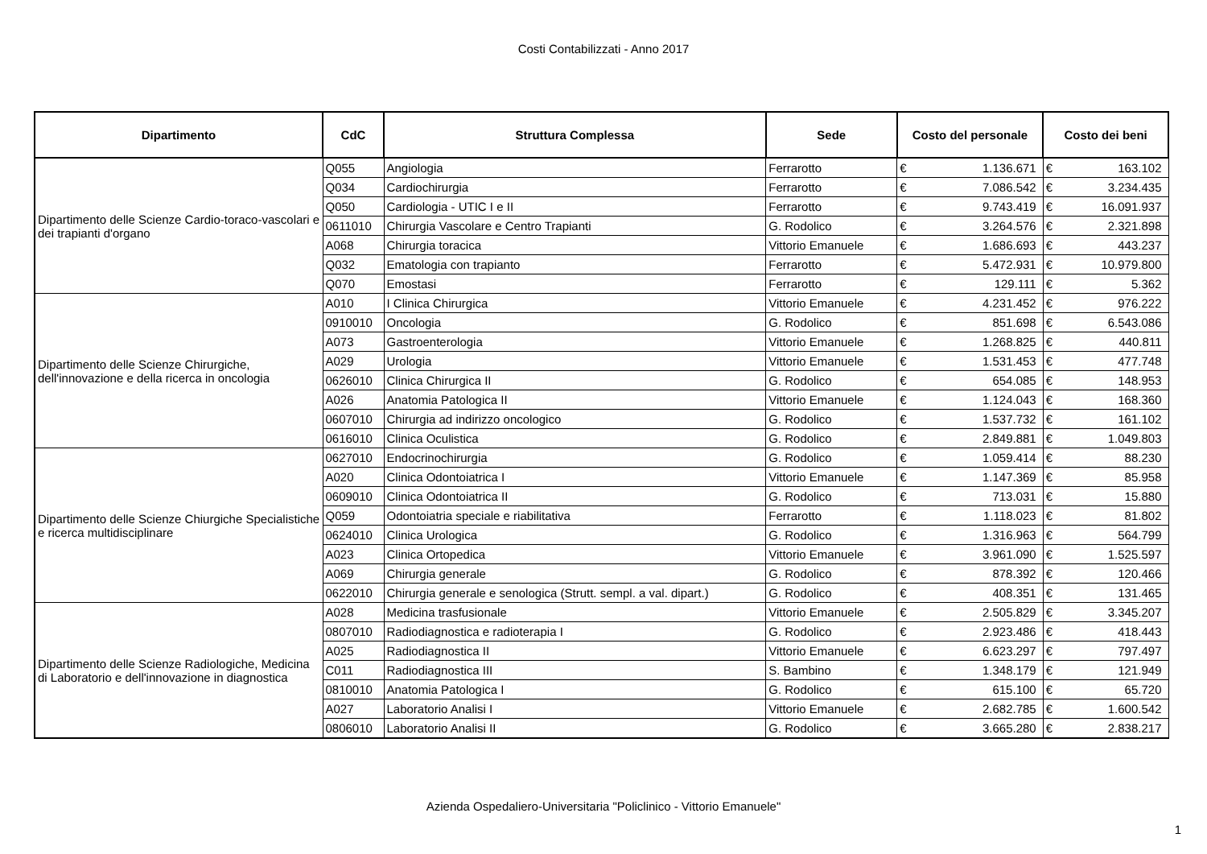Costi Contabilizzati - Anno 2017
| Dipartimento | CdC | Struttura Complessa | Sede | Costo del personale | | Costo dei beni | |
| --- | --- | --- | --- | --- | --- | --- | --- |
| Dipartimento delle Scienze Cardio-toraco-vascolari e dei trapianti d'organo | Q055 | Angiologia | Ferrarotto | € | 1.136.671 | € | 163.102 |
| | Q034 | Cardiochirurgia | Ferrarotto | € | 7.086.542 | € | 3.234.435 |
| | Q050 | Cardiologia - UTIC I e II | Ferrarotto | € | 9.743.419 | € | 16.091.937 |
| | 0611010 | Chirurgia Vascolare e Centro Trapianti | G. Rodolico | € | 3.264.576 | € | 2.321.898 |
| | A068 | Chirurgia toracica | Vittorio Emanuele | € | 1.686.693 | € | 443.237 |
| | Q032 | Ematologia con trapianto | Ferrarotto | € | 5.472.931 | € | 10.979.800 |
| | Q070 | Emostasi | Ferrarotto | € | 129.111 | € | 5.362 |
| Dipartimento delle Scienze Chirurgiche, dell'innovazione e della ricerca in oncologia | A010 | I Clinica Chirurgica | Vittorio Emanuele | € | 4.231.452 | € | 976.222 |
| | 0910010 | Oncologia | G. Rodolico | € | 851.698 | € | 6.543.086 |
| | A073 | Gastroenterologia | Vittorio Emanuele | € | 1.268.825 | € | 440.811 |
| | A029 | Urologia | Vittorio Emanuele | € | 1.531.453 | € | 477.748 |
| | 0626010 | Clinica Chirurgica II | G. Rodolico | € | 654.085 | € | 148.953 |
| | A026 | Anatomia Patologica II | Vittorio Emanuele | € | 1.124.043 | € | 168.360 |
| | 0607010 | Chirurgia ad indirizzo oncologico | G. Rodolico | € | 1.537.732 | € | 161.102 |
| | 0616010 | Clinica Oculistica | G. Rodolico | € | 2.849.881 | € | 1.049.803 |
| Dipartimento delle Scienze Chiurgiche Specialistiche e ricerca multidisciplinare | 0627010 | Endocrinochirurgia | G. Rodolico | € | 1.059.414 | € | 88.230 |
| | A020 | Clinica Odontoiatrica I | Vittorio Emanuele | € | 1.147.369 | € | 85.958 |
| | 0609010 | Clinica Odontoiatrica II | G. Rodolico | € | 713.031 | € | 15.880 |
| | Q059 | Odontoiatria speciale e riabilitativa | Ferrarotto | € | 1.118.023 | € | 81.802 |
| | 0624010 | Clinica Urologica | G. Rodolico | € | 1.316.963 | € | 564.799 |
| | A023 | Clinica Ortopedica | Vittorio Emanuele | € | 3.961.090 | € | 1.525.597 |
| | A069 | Chirurgia generale | G. Rodolico | € | 878.392 | € | 120.466 |
| | 0622010 | Chirurgia generale e senologica (Strutt. sempl. a val. dipart.) | G. Rodolico | € | 408.351 | € | 131.465 |
| Dipartimento delle Scienze Radiologiche, Medicina di Laboratorio e dell'innovazione in diagnostica | A028 | Medicina trasfusionale | Vittorio Emanuele | € | 2.505.829 | € | 3.345.207 |
| | 0807010 | Radiodiagnostica e radioterapia I | G. Rodolico | € | 2.923.486 | € | 418.443 |
| | A025 | Radiodiagnostica II | Vittorio Emanuele | € | 6.623.297 | € | 797.497 |
| | C011 | Radiodiagnostica III | S. Bambino | € | 1.348.179 | € | 121.949 |
| | 0810010 | Anatomia Patologica I | G. Rodolico | € | 615.100 | € | 65.720 |
| | A027 | Laboratorio Analisi I | Vittorio Emanuele | € | 2.682.785 | € | 1.600.542 |
| | 0806010 | Laboratorio Analisi II | G. Rodolico | € | 3.665.280 | € | 2.838.217 |
Azienda Ospedaliero-Universitaria "Policlinico - Vittorio Emanuele"
1